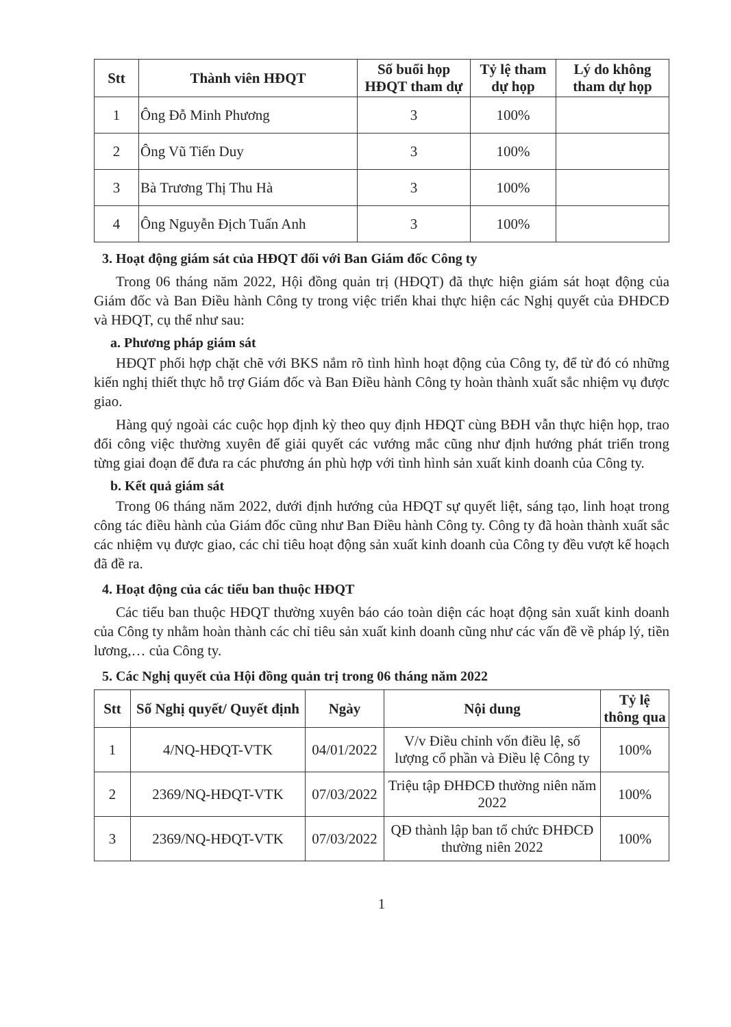| Stt | Thành viên HĐQT | Số buổi họp HĐQT tham dự | Tỷ lệ tham dự họp | Lý do không tham dự họp |
| --- | --- | --- | --- | --- |
| 1 | Ông Đỗ Minh Phương | 3 | 100% | |
| 2 | Ông Vũ Tiến Duy | 3 | 100% | |
| 3 | Bà Trương Thị Thu Hà | 3 | 100% | |
| 4 | Ông Nguyễn Địch Tuấn Anh | 3 | 100% | |
3. Hoạt động giám sát của HĐQT đối với Ban Giám đốc Công ty
Trong 06 tháng năm 2022, Hội đồng quản trị (HĐQT) đã thực hiện giám sát hoạt động của Giám đốc và Ban Điều hành Công ty trong việc triển khai thực hiện các Nghị quyết của ĐHĐCĐ và HĐQT, cụ thể như sau:
a. Phương pháp giám sát
HĐQT phối hợp chặt chẽ với BKS nắm rõ tình hình hoạt động của Công ty, để từ đó có những kiến nghị thiết thực hỗ trợ Giám đốc và Ban Điều hành Công ty hoàn thành xuất sắc nhiệm vụ được giao.
Hàng quý ngoài các cuộc họp định kỳ theo quy định HĐQT cùng BĐH vẫn thực hiện họp, trao đổi công việc thường xuyên để giải quyết các vướng mắc cũng như định hướng phát triển trong từng giai đoạn để đưa ra các phương án phù hợp với tình hình sản xuất kinh doanh của Công ty.
b. Kết quả giám sát
Trong 06 tháng năm 2022, dưới định hướng của HĐQT sự quyết liệt, sáng tạo, linh hoạt trong công tác điều hành của Giám đốc cũng như Ban Điều hành Công ty. Công ty đã hoàn thành xuất sắc các nhiệm vụ được giao, các chỉ tiêu hoạt động sản xuất kinh doanh của Công ty đều vượt kế hoạch đã đề ra.
4. Hoạt động của các tiểu ban thuộc HĐQT
Các tiểu ban thuộc HĐQT thường xuyên báo cáo toàn diện các hoạt động sản xuất kinh doanh của Công ty nhằm hoàn thành các chỉ tiêu sản xuất kinh doanh cũng như các vấn đề về pháp lý, tiền lương,… của Công ty.
5. Các Nghị quyết của Hội đồng quản trị trong 06 tháng năm 2022
| Stt | Số Nghị quyết/ Quyết định | Ngày | Nội dung | Tỷ lệ thông qua |
| --- | --- | --- | --- | --- |
| 1 | 4/NQ-HĐQT-VTK | 04/01/2022 | V/v Điều chỉnh vốn điều lệ, số lượng cổ phần và Điều lệ Công ty | 100% |
| 2 | 2369/NQ-HĐQT-VTK | 07/03/2022 | Triệu tập ĐHĐCĐ thường niên năm 2022 | 100% |
| 3 | 2369/NQ-HĐQT-VTK | 07/03/2022 | QĐ thành lập ban tổ chức ĐHĐCĐ thường niên 2022 | 100% |
1